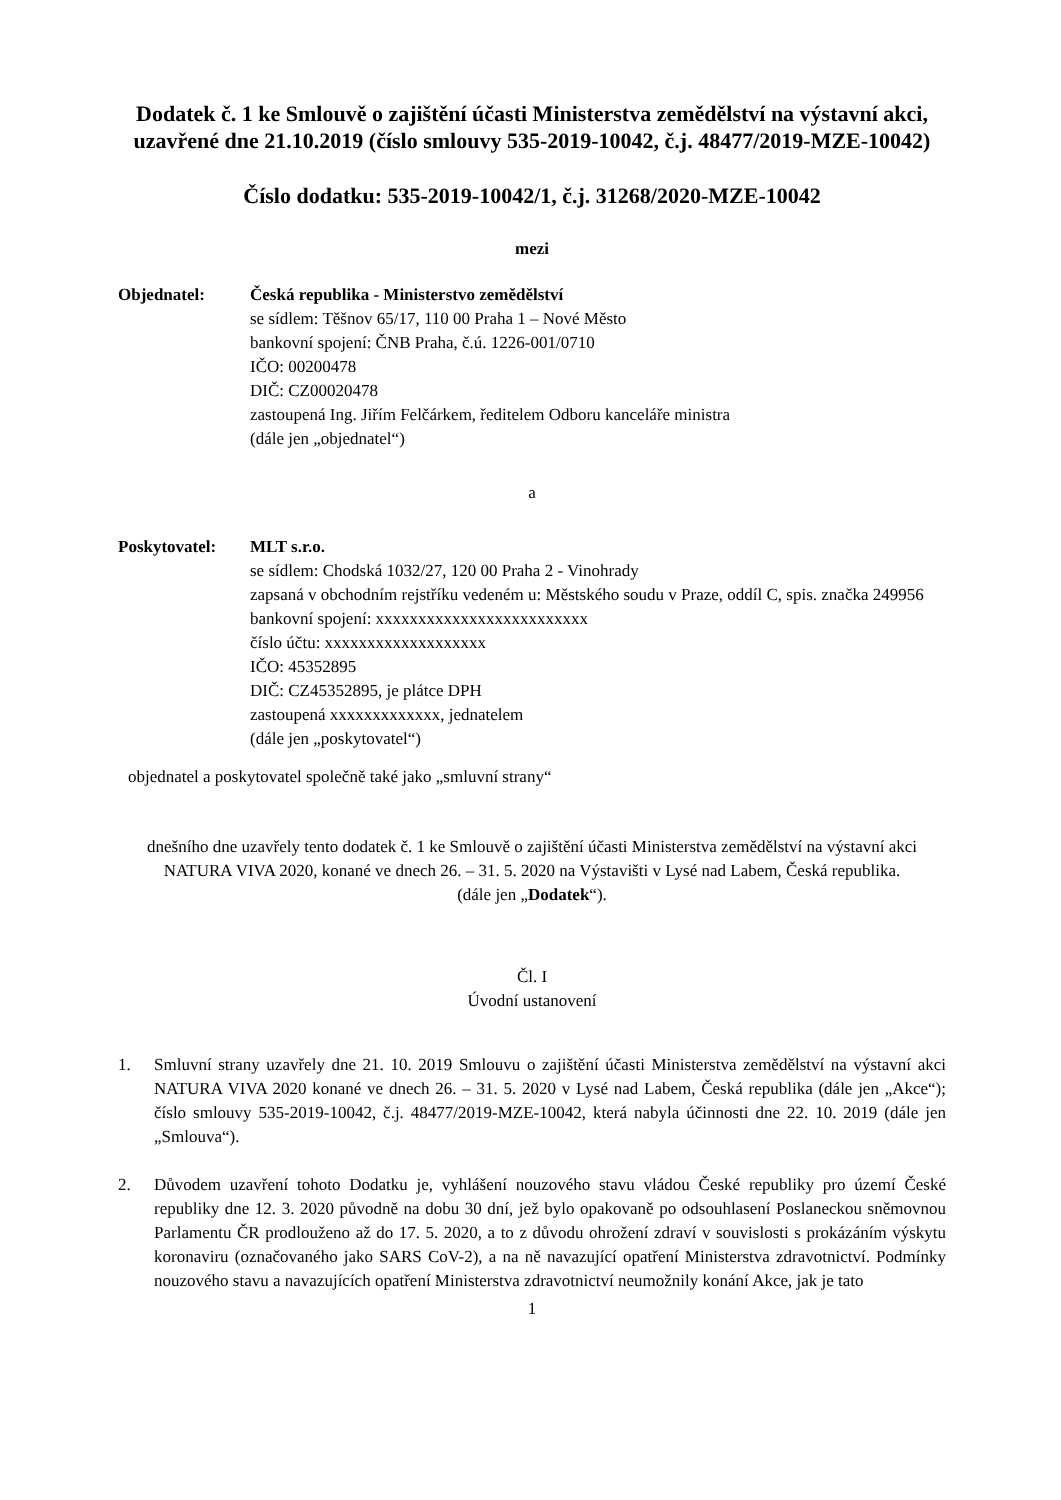Dodatek č. 1 ke Smlouvě o zajištění účasti Ministerstva zemědělství na výstavní akci, uzavřené dne 21.10.2019 (číslo smlouvy 535-2019-10042, č.j. 48477/2019-MZE-10042)
Číslo dodatku: 535-2019-10042/1, č.j. 31268/2020-MZE-10042
mezi
Objednatel: Česká republika - Ministerstvo zemědělství
se sídlem: Těšnov 65/17, 110 00 Praha 1 – Nové Město
bankovní spojení: ČNB Praha, č.ú. 1226-001/0710
IČO: 00200478
DIČ: CZ00020478
zastoupená Ing. Jiřím Felčárkem, ředitelem Odboru kanceláře ministra
(dále jen „objednatel“)
a
Poskytovatel:
MLT s.r.o.
se sídlem: Chodská 1032/27, 120 00 Praha 2 - Vinohrady
zapsaná v obchodním rejstříku vedeném u: Městského soudu v Praze, oddíl C, spis. značka 249956
bankovní spojení: xxxxxxxxxxxxxxxxxxxxxxxxx
číslo účtu: xxxxxxxxxxxxxxxxxxx
IČO: 45352895
DIČ: CZ45352895, je plátce DPH
zastoupená xxxxxxxxxxxxx, jednatelem
(dále jen „poskytovatel“)
objednatel a poskytovatel společně také jako „smluvní strany“
dnešního dne uzavřely tento dodatek č. 1 ke Smlouvě o zajištění účasti Ministerstva zemědělství na výstavní akci NATURA VIVA 2020, konané ve dnech 26. – 31. 5. 2020 na Výstavišti v Lysé nad Labem, Česká republika.
(dále jen „Dodatek“).
Čl. I
Úvodní ustanovení
1. Smluvní strany uzavřely dne 21. 10. 2019 Smlouvu o zajištění účasti Ministerstva zemědělství na výstavní akci NATURA VIVA 2020 konané ve dnech 26. – 31. 5. 2020 v Lysé nad Labem, Česká republika (dále jen „Akce“); číslo smlouvy 535-2019-10042, č.j. 48477/2019-MZE-10042, která nabyla účinnosti dne 22. 10. 2019 (dále jen „Smlouva“).
2. Důvodem uzavření tohoto Dodatku je, vyhlášení nouzového stavu vládou České republiky pro území České republiky dne 12. 3. 2020 původně na dobu 30 dní, jež bylo opakovaně po odsouhlasení Poslaneckou sněmovnou Parlamentu ČR prodlouženo až do 17. 5. 2020, a to z důvodu ohrožení zdraví v souvislosti s prokázáním výskytu koronaviru (označovaného jako SARS CoV-2), a na ně navazující opatření Ministerstva zdravotnictví. Podmínky nouzového stavu a navazujících opatření Ministerstva zdravotnictví neumožnily konání Akce, jak je tato
1